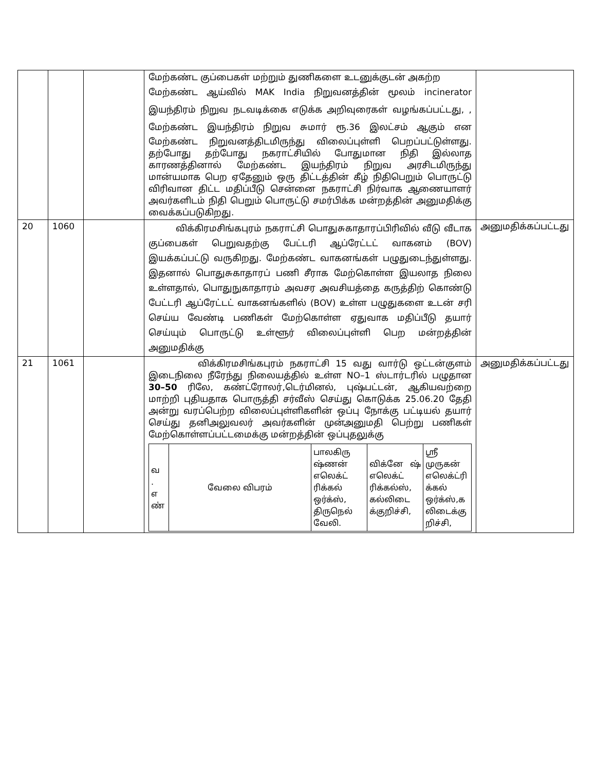| | | | மேற்கண்ட குப்பைகள் மற்றும் துணிகளை உடனுக்குடன் அகற்ற மேற்கண்ட ஆய்வில் MAK India நிறுவனத்தின் மூலம் incinerator இயந்திரம் நிறுவ நடவடிக்கை எடுக்க அறிவுரைகள் வழங்கப்பட்டது, , மேற்கண்ட இயந்திரம் நிறுவ சுமார் ரூ.36 இலட்சம் ஆகும் என மேற்கண்ட நிறுவனத்திடமிருந்து விலைப்புள்ளி பெறப்பட்டுள்ளது. தற்போது தற்போது நகராட்சியில் போதுமான நிதி இல்லாத காரணத்தினால் மேற்கண்ட இயந்திரம் நிறுவ அரசிடமிருந்து மான்யமாக பெற ஏதேனும் ஒரு திட்டத்தின் கீழ் நிதிபெறும் பொருட்டு விரிவான திட்ட மதிப்பீடு சென்னை நகராட்சி நிர்வாக ஆணையாளர் அவர்களிடம் நிதி பெறும் பொருட்டு சமர்பிக்க மன்றத்தின் அனுமதிக்கு வைக்கப்படுகிறது. | |
| 20 | 1060 | | விக்கிரமசிங்கபுரம் நகராட்சி பொதுசுகாதாரப்பிரிவில் வீடு வீடாக குப்பைகள் பெறுவதற்கு பேட்டரி ஆப்ரேட்டட் வாகனம் (BOV) இயக்கப்பட்டு வருகிறது. மேற்கண்ட வாகனங்கள் பழுதுடைந்துள்ளது. இதனால் பொதுசுகாதாரப் பணி சீராக மேற்கொள்ள இயலாத நிலை உள்ளதால், பொதுநுகாதாரம் அவசர அவசியத்தை கருத்திற் கொண்டு பேட்டரி ஆப்ரேட்டட் வாகனங்களில் (BOV) உள்ள பழுதுகளை உடன் சரி செய்ய வேண்டி பணிகள் மேற்கொள்ள ஏதுவாக மதிப்பீடு தயார் செய்யும் பொருட்டு உள்ளூர் விலைப்புள்ளி பெற மன்றத்தின் அனுமதிக்கு | அனுமதிக்கப்பட்டது |
| 21 | 1061 | | விக்கிரமசிங்கபுரம் நகராட்சி 15 வது வார்டு ஒட்டன்குளம் இடைநிலை நீரேந்து நிலையத்தில் உள்ள NO–1 ஸ்டார்டரில் பழுதான 30–50 ரிலே, கண்ட்ரோலர்,டெர்மினல், புஷ்பட்டன், ஆகியவற்றை மாற்றி புதியதாக பொருத்தி சர்வீஸ் செய்து கொடுக்க 25.06.20 தேதி அன்று வரப்பெற்ற விலைப்புள்ளிகளின் ஒப்பு நோக்கு பட்டியல் தயார் செய்து தனிஅலுவலர் அவர்களின் முன்அனுமதி பெற்று பணிகள் மேற்கொள்ளப்பட்டமைக்கு மன்றத்தின் ஒப்புதலுக்கு / வ . எ ண் / வேலை விபரம் / பாலகிரு ஷ்ணன் எலெக்ட் ரிக்கல் ஒர்க்ஸ், திருநெல் வேலி. / விக்னே ஷ் எலெக்ட் ரிக்கல்ஸ், கல்லிடை க்குறிச்சி, / ஸ்ரீ முருகன் எலெக்ட்ரி க்கல் ஒர்க்ஸ்,க லிடைக்கு றிச்சி, / | அனுமதிக்கப்பட்டது |